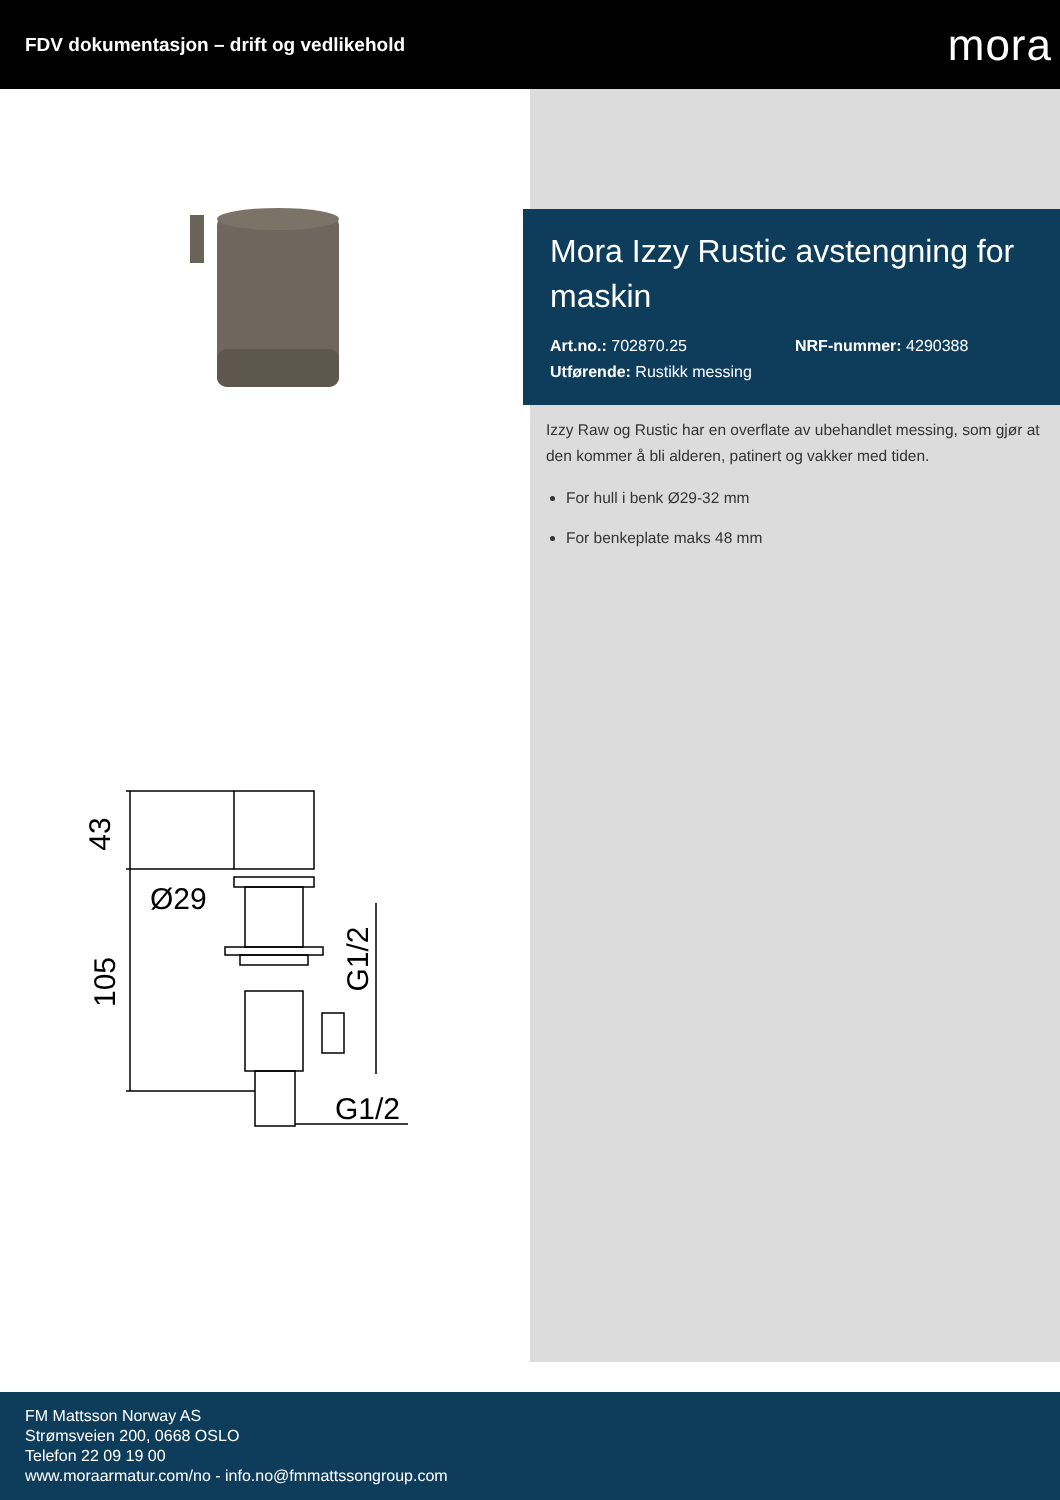FDV dokumentasjon – drift og vedlikehold
mora
43
105
Ø29
G1/2
G1/2
Mora Izzy Rustic avstengning for maskin
Art.no.: 702870.25 NRF-nummer: 4290388
Utførende: Rustikk messing
Izzy Raw og Rustic har en overflate av ubehandlet messing, som gjør at den kommer å bli alderen, patinert og vakker med tiden.
For hull i benk Ø29-32 mm
For benkeplate maks 48 mm
FM Mattsson Norway AS
Strømsveien 200, 0668 OSLO
Telefon 22 09 19 00
www.moraarmatur.com/no - info.no@fmmattssongroup.com